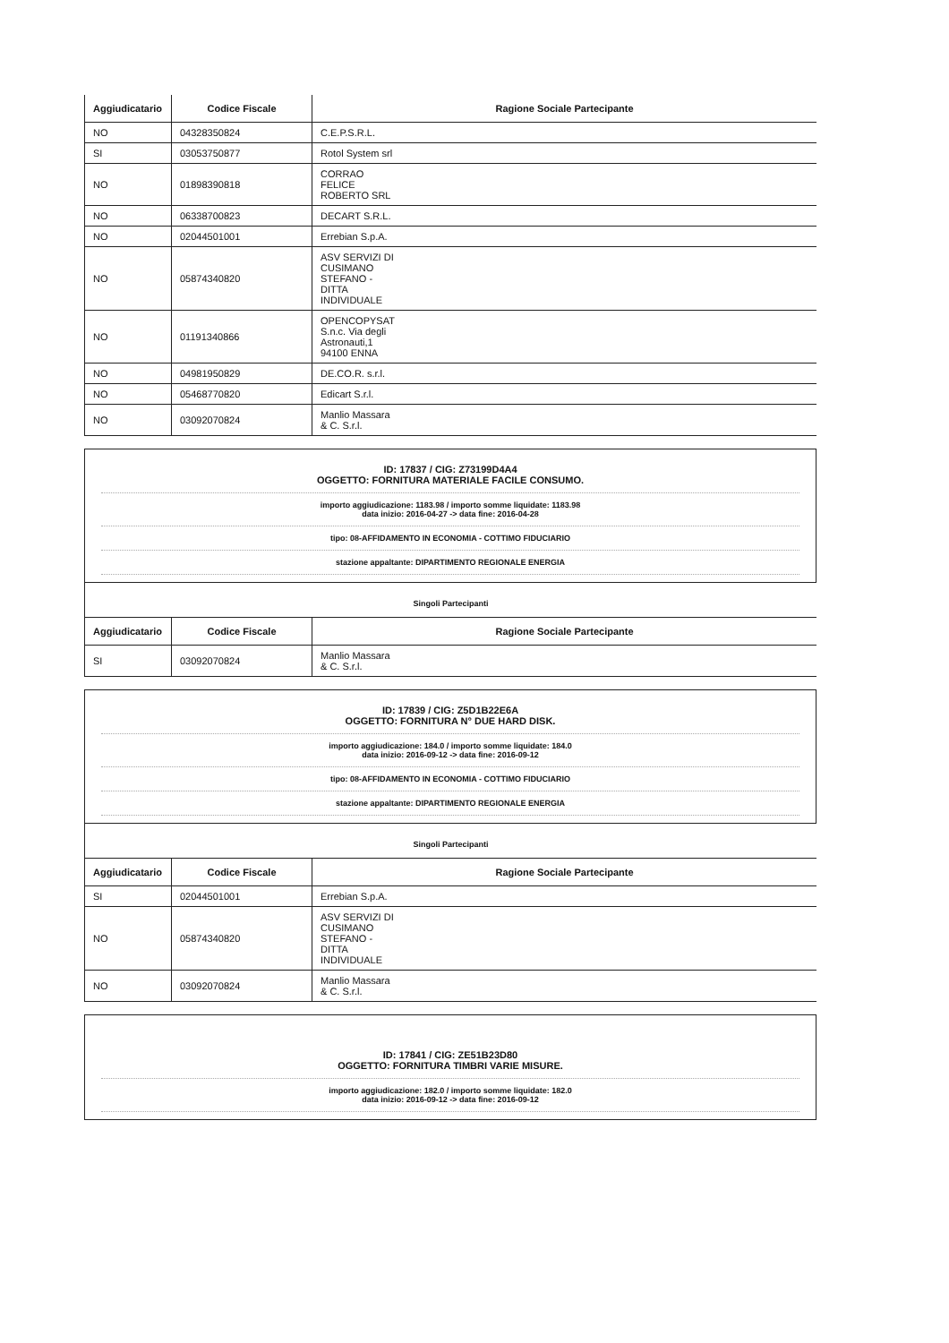| Aggiudicatario | Codice Fiscale | Ragione Sociale Partecipante |
| --- | --- | --- |
| NO | 04328350824 | C.E.P.S.R.L. |
| SI | 03053750877 | Rotol System srl |
| NO | 01898390818 | CORRAO FELICE ROBERTO SRL |
| NO | 06338700823 | DECART S.R.L. |
| NO | 02044501001 | Errebian S.p.A. |
| NO | 05874340820 | ASV SERVIZI DI CUSIMANO STEFANO - DITTA INDIVIDUALE |
| NO | 01191340866 | OPENCOPYSAT S.n.c. Via degli Astronauti,1 94100 ENNA |
| NO | 04981950829 | DE.CO.R. s.r.l. |
| NO | 05468770820 | Edicart S.r.l. |
| NO | 03092070824 | Manlio Massara & C. S.r.l. |
ID: 17837 / CIG: Z73199D4A4
OGGETTO: FORNITURA MATERIALE FACILE CONSUMO.
importo aggiudicazione: 1183.98 / importo somme liquidate: 1183.98
data inizio: 2016-04-27 -> data fine: 2016-04-28
tipo: 08-AFFIDAMENTO IN ECONOMIA - COTTIMO FIDUCIARIO
stazione appaltante: DIPARTIMENTO REGIONALE ENERGIA
Singoli Partecipanti
| Aggiudicatario | Codice Fiscale | Ragione Sociale Partecipante |
| --- | --- | --- |
| SI | 03092070824 | Manlio Massara & C. S.r.l. |
ID: 17839 / CIG: Z5D1B22E6A
OGGETTO: FORNITURA N° DUE HARD DISK.
importo aggiudicazione: 184.0 / importo somme liquidate: 184.0
data inizio: 2016-09-12 -> data fine: 2016-09-12
tipo: 08-AFFIDAMENTO IN ECONOMIA - COTTIMO FIDUCIARIO
stazione appaltante: DIPARTIMENTO REGIONALE ENERGIA
Singoli Partecipanti
| Aggiudicatario | Codice Fiscale | Ragione Sociale Partecipante |
| --- | --- | --- |
| SI | 02044501001 | Errebian S.p.A. |
| NO | 05874340820 | ASV SERVIZI DI CUSIMANO STEFANO - DITTA INDIVIDUALE |
| NO | 03092070824 | Manlio Massara & C. S.r.l. |
ID: 17841 / CIG: ZE51B23D80
OGGETTO: FORNITURA TIMBRI VARIE MISURE.
importo aggiudicazione: 182.0 / importo somme liquidate: 182.0
data inizio: 2016-09-12 -> data fine: 2016-09-12